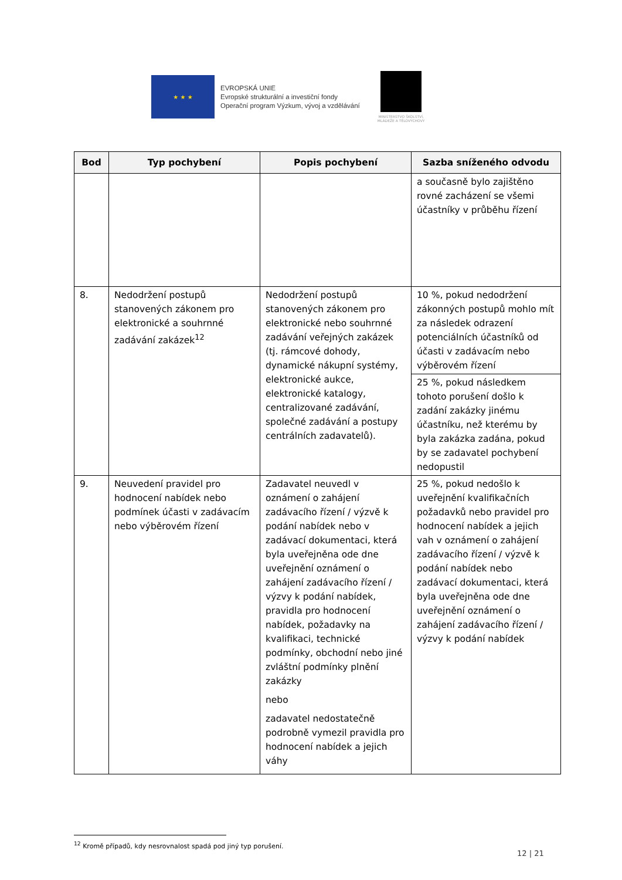★ ★ ★
EVROPSKÁ UNIE
Evropské strukturální a investiční fondy
Operační program Výzkum, vývoj a vzdělávání
MINISTERSTVO ŠKOLSTVÍ,
MLÁDEŽE A TĚLOVÝCHOVY
| Bod | Typ pochybení | Popis pochybení | Sazba sníženého odvodu |
| --- | --- | --- | --- |
| | | | a současně bylo zajištěno rovné zacházení se všemi účastníky v průběhu řízení |
| 8. | Nedodržení postupů stanovených zákonem pro elektronické a souhrnné zadávání zakázek<sup>12</sup> | Nedodržení postupů stanovených zákonem pro elektronické nebo souhrnné zadávání veřejných zakázek (tj. rámcové dohody, dynamické nákupní systémy, elektronické aukce, elektronické katalogy, centralizované zadávání, společné zadávání a postupy centrálních zadavatelů). | 10 %, pokud nedodržení zákonných postupů mohlo mít za následek odrazení potenciálních účastníků od účasti v zadávacím nebo výběrovém řízení |
| | | | 25 %, pokud následkem tohoto porušení došlo k zadání zakázky jinému účastníku, než kterému by byla zakázka zadána, pokud by se zadavatel pochybení nedopustil |
| 9. | Neuvedení pravidel pro hodnocení nabídek nebo podmínek účasti v zadávacím nebo výběrovém řízení | Zadavatel neuvedl v oznámení o zahájení zadávacího řízení / výzvě k podání nabídek nebo v zadávací dokumentaci, která byla uveřejněna ode dne uveřejnění oznámení o zahájení zadávacího řízení / výzvy k podání nabídek, pravidla pro hodnocení nabídek, požadavky na kvalifikaci, technické podmínky, obchodní nebo jiné zvláštní podmínky plnění zakázky nebo zadavatel nedostatečně podrobně vymezil pravidla pro hodnocení nabídek a jejich váhy | 25 %, pokud nedošlo k uveřejnění kvalifikačních požadavků nebo pravidel pro hodnocení nabídek a jejich vah v oznámení o zahájení zadávacího řízení / výzvě k podání nabídek nebo zadávací dokumentaci, která byla uveřejněna ode dne uveřejnění oznámení o zahájení zadávacího řízení / výzvy k podání nabídek |
<sup>12</sup> Kromě případů, kdy nesrovnalost spadá pod jiný typ porušení.
12 | 21